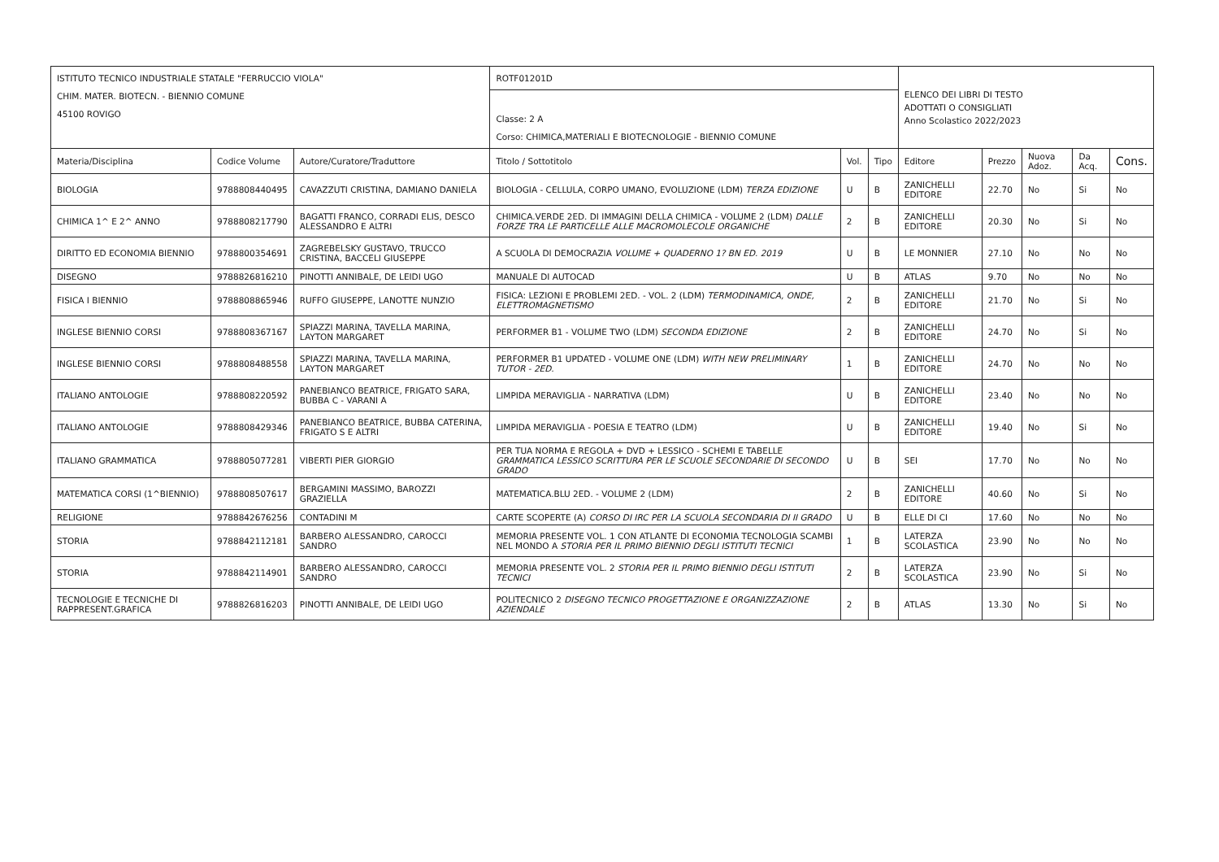| ISTITUTO TECNICO INDUSTRIALE STATALE "FERRUCCIO VIOLA" CHIM. MATER. BIOTECN. - BIENNIO COMUNE 45100 ROVIGO | | | ROTF01201D | | | ELENCO DEI LIBRI DI TESTO ADOTTATI O CONSIGLIATI Anno Scolastico 2022/2023 | | | | |
| | | | Classe: 2 A Corso: CHIMICA,MATERIALI E BIOTECNOLOGIE - BIENNIO COMUNE | | | | | | | |
| Materia/Disciplina | Codice Volume | Autore/Curatore/Traduttore | Titolo / Sottotitolo | Vol. | Tipo | Editore | Prezzo | Nuova Adoz. | Da Acq. | Cons. |
| BIOLOGIA | 9788808440495 | CAVAZZUTI CRISTINA, DAMIANO DANIELA | BIOLOGIA - CELLULA, CORPO UMANO, EVOLUZIONE (LDM) TERZA EDIZIONE | U | B | ZANICHELLI EDITORE | 22.70 | No | Si | No |
| CHIMICA 1^ E 2^ ANNO | 9788808217790 | BAGATTI FRANCO, CORRADI ELIS, DESCO ALESSANDRO E ALTRI | CHIMICA.VERDE 2ED. DI IMMAGINI DELLA CHIMICA - VOLUME 2 (LDM) DALLE FORZE TRA LE PARTICELLE ALLE MACROMOLECOLE ORGANICHE | 2 | B | ZANICHELLI EDITORE | 20.30 | No | Si | No |
| DIRITTO ED ECONOMIA BIENNIO | 9788800354691 | ZAGREBELSKY GUSTAVO, TRUCCO CRISTINA, BACCELI GIUSEPPE | A SCUOLA DI DEMOCRAZIA VOLUME + QUADERNO 1? BN ED. 2019 | U | B | LE MONNIER | 27.10 | No | No | No |
| DISEGNO | 9788826816210 | PINOTTI ANNIBALE, DE LEIDI UGO | MANUALE DI AUTOCAD | U | B | ATLAS | 9.70 | No | No | No |
| FISICA I BIENNIO | 9788808865946 | RUFFO GIUSEPPE, LANOTTE NUNZIO | FISICA: LEZIONI E PROBLEMI 2ED. - VOL. 2 (LDM) TERMODINAMICA, ONDE, ELETTROMAGNETISMO | 2 | B | ZANICHELLI EDITORE | 21.70 | No | Si | No |
| INGLESE BIENNIO CORSI | 9788808367167 | SPIAZZI MARINA, TAVELLA MARINA, LAYTON MARGARET | PERFORMER B1 - VOLUME TWO (LDM) SECONDA EDIZIONE | 2 | B | ZANICHELLI EDITORE | 24.70 | No | Si | No |
| INGLESE BIENNIO CORSI | 9788808488558 | SPIAZZI MARINA, TAVELLA MARINA, LAYTON MARGARET | PERFORMER B1 UPDATED - VOLUME ONE (LDM) WITH NEW PRELIMINARY TUTOR - 2ED. | 1 | B | ZANICHELLI EDITORE | 24.70 | No | No | No |
| ITALIANO ANTOLOGIE | 9788808220592 | PANEBIANCO BEATRICE, FRIGATO SARA, BUBBA C - VARANI A | LIMPIDA MERAVIGLIA - NARRATIVA (LDM) | U | B | ZANICHELLI EDITORE | 23.40 | No | No | No |
| ITALIANO ANTOLOGIE | 9788808429346 | PANEBIANCO BEATRICE, BUBBA CATERINA, FRIGATO S E ALTRI | LIMPIDA MERAVIGLIA - POESIA E TEATRO (LDM) | U | B | ZANICHELLI EDITORE | 19.40 | No | Si | No |
| ITALIANO GRAMMATICA | 9788805077281 | VIBERTI PIER GIORGIO | PER TUA NORMA E REGOLA + DVD + LESSICO - SCHEMI E TABELLE GRAMMATICA LESSICO SCRITTURA PER LE SCUOLE SECONDARIE DI SECONDO GRADO | U | B | SEI | 17.70 | No | No | No |
| MATEMATICA CORSI (1^BIENNIO) | 9788808507617 | BERGAMINI MASSIMO, BAROZZI GRAZIELLA | MATEMATICA.BLU 2ED. - VOLUME 2 (LDM) | 2 | B | ZANICHELLI EDITORE | 40.60 | No | Si | No |
| RELIGIONE | 9788842676256 | CONTADINI M | CARTE SCOPERTE (A) CORSO DI IRC PER LA SCUOLA SECONDARIA DI II GRADO | U | B | ELLE DI CI | 17.60 | No | No | No |
| STORIA | 9788842112181 | BARBERO ALESSANDRO, CAROCCI SANDRO | MEMORIA PRESENTE VOL. 1 CON ATLANTE DI ECONOMIA TECNOLOGIA SCAMBI NEL MONDO A STORIA PER IL PRIMO BIENNIO DEGLI ISTITUTI TECNICI | 1 | B | LATERZA SCOLASTICA | 23.90 | No | No | No |
| STORIA | 9788842114901 | BARBERO ALESSANDRO, CAROCCI SANDRO | MEMORIA PRESENTE VOL. 2 STORIA PER IL PRIMO BIENNIO DEGLI ISTITUTI TECNICI | 2 | B | LATERZA SCOLASTICA | 23.90 | No | Si | No |
| TECNOLOGIE E TECNICHE DI RAPPRESENT.GRAFICA | 9788826816203 | PINOTTI ANNIBALE, DE LEIDI UGO | POLITECNICO 2 DISEGNO TECNICO PROGETTAZIONE E ORGANIZZAZIONE AZIENDALE | 2 | B | ATLAS | 13.30 | No | Si | No |